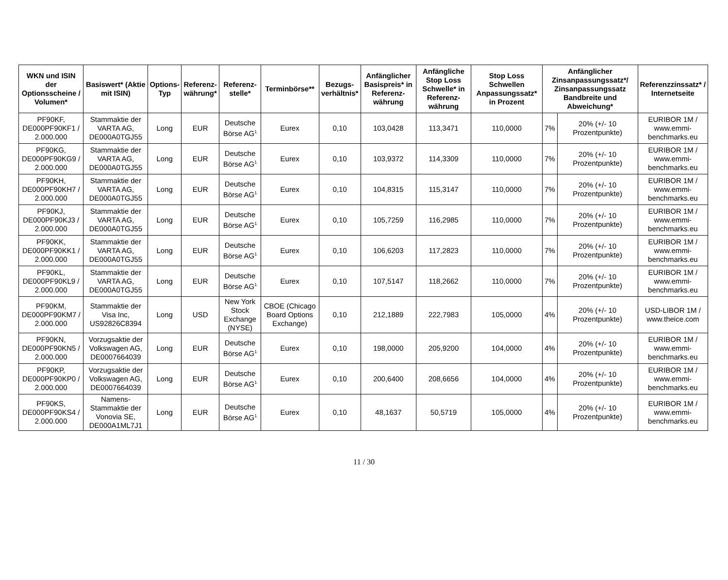| WKN und ISIN der Optionsscheine / Volumen* | Basiswert* (Aktie mit ISIN) | Options-Typ | Referenz-währung* | Referenz-stelle* | Terminbörse** | Bezugs-verhältnis* | Anfänglicher Basispreis* in Referenz-währung | Anfängliche Stop Loss Schwelle* in Referenz-währung | Stop Loss Schwellen Anpassungssatz* in Prozent | Anfänglicher Zinsanpassungssatz*/ Zinsanpassungssatz Bandbreite und Abweichung* | | Referenzzinssatz* / Internetseite |
| --- | --- | --- | --- | --- | --- | --- | --- | --- | --- | --- | --- | --- |
| PF90KF, DE000PF90KF1 / 2.000.000 | Stammaktie der VARTA AG, DE000A0TGJ55 | Long | EUR | Deutsche Börse AG<sup>1</sup> | Eurex | 0,10 | 103,0428 | 113,3471 | 110,0000 | 7% | 20% (+/- 10 Prozentpunkte) | EURIBOR 1M / www.emmi-benchmarks.eu |
| PF90KG, DE000PF90KG9 / 2.000.000 | Stammaktie der VARTA AG, DE000A0TGJ55 | Long | EUR | Deutsche Börse AG<sup>1</sup> | Eurex | 0,10 | 103,9372 | 114,3309 | 110,0000 | 7% | 20% (+/- 10 Prozentpunkte) | EURIBOR 1M / www.emmi-benchmarks.eu |
| PF90KH, DE000PF90KH7 / 2.000.000 | Stammaktie der VARTA AG, DE000A0TGJ55 | Long | EUR | Deutsche Börse AG<sup>1</sup> | Eurex | 0,10 | 104,8315 | 115,3147 | 110,0000 | 7% | 20% (+/- 10 Prozentpunkte) | EURIBOR 1M / www.emmi-benchmarks.eu |
| PF90KJ, DE000PF90KJ3 / 2.000.000 | Stammaktie der VARTA AG, DE000A0TGJ55 | Long | EUR | Deutsche Börse AG<sup>1</sup> | Eurex | 0,10 | 105,7259 | 116,2985 | 110,0000 | 7% | 20% (+/- 10 Prozentpunkte) | EURIBOR 1M / www.emmi-benchmarks.eu |
| PF90KK, DE000PF90KK1 / 2.000.000 | Stammaktie der VARTA AG, DE000A0TGJ55 | Long | EUR | Deutsche Börse AG<sup>1</sup> | Eurex | 0,10 | 106,6203 | 117,2823 | 110,0000 | 7% | 20% (+/- 10 Prozentpunkte) | EURIBOR 1M / www.emmi-benchmarks.eu |
| PF90KL, DE000PF90KL9 / 2.000.000 | Stammaktie der VARTA AG, DE000A0TGJ55 | Long | EUR | Deutsche Börse AG<sup>1</sup> | Eurex | 0,10 | 107,5147 | 118,2662 | 110,0000 | 7% | 20% (+/- 10 Prozentpunkte) | EURIBOR 1M / www.emmi-benchmarks.eu |
| PF90KM, DE000PF90KM7 / 2.000.000 | Stammaktie der Visa Inc, US92826C8394 | Long | USD | New York Stock Exchange (NYSE) | CBOE (Chicago Board Options Exchange) | 0,10 | 212,1889 | 222,7983 | 105,0000 | 4% | 20% (+/- 10 Prozentpunkte) | USD-LIBOR 1M / www.theice.com |
| PF90KN, DE000PF90KN5 / 2.000.000 | Vorzugsaktie der Volkswagen AG, DE0007664039 | Long | EUR | Deutsche Börse AG<sup>1</sup> | Eurex | 0,10 | 198,0000 | 205,9200 | 104,0000 | 4% | 20% (+/- 10 Prozentpunkte) | EURIBOR 1M / www.emmi-benchmarks.eu |
| PF90KP, DE000PF90KP0 / 2.000.000 | Vorzugsaktie der Volkswagen AG, DE0007664039 | Long | EUR | Deutsche Börse AG<sup>1</sup> | Eurex | 0,10 | 200,6400 | 208,6656 | 104,0000 | 4% | 20% (+/- 10 Prozentpunkte) | EURIBOR 1M / www.emmi-benchmarks.eu |
| PF90KS, DE000PF90KS4 / 2.000.000 | Namens-Stammaktie der Vonovia SE, DE000A1ML7J1 | Long | EUR | Deutsche Börse AG<sup>1</sup> | Eurex | 0,10 | 48,1637 | 50,5719 | 105,0000 | 4% | 20% (+/- 10 Prozentpunkte) | EURIBOR 1M / www.emmi-benchmarks.eu |
11 / 30